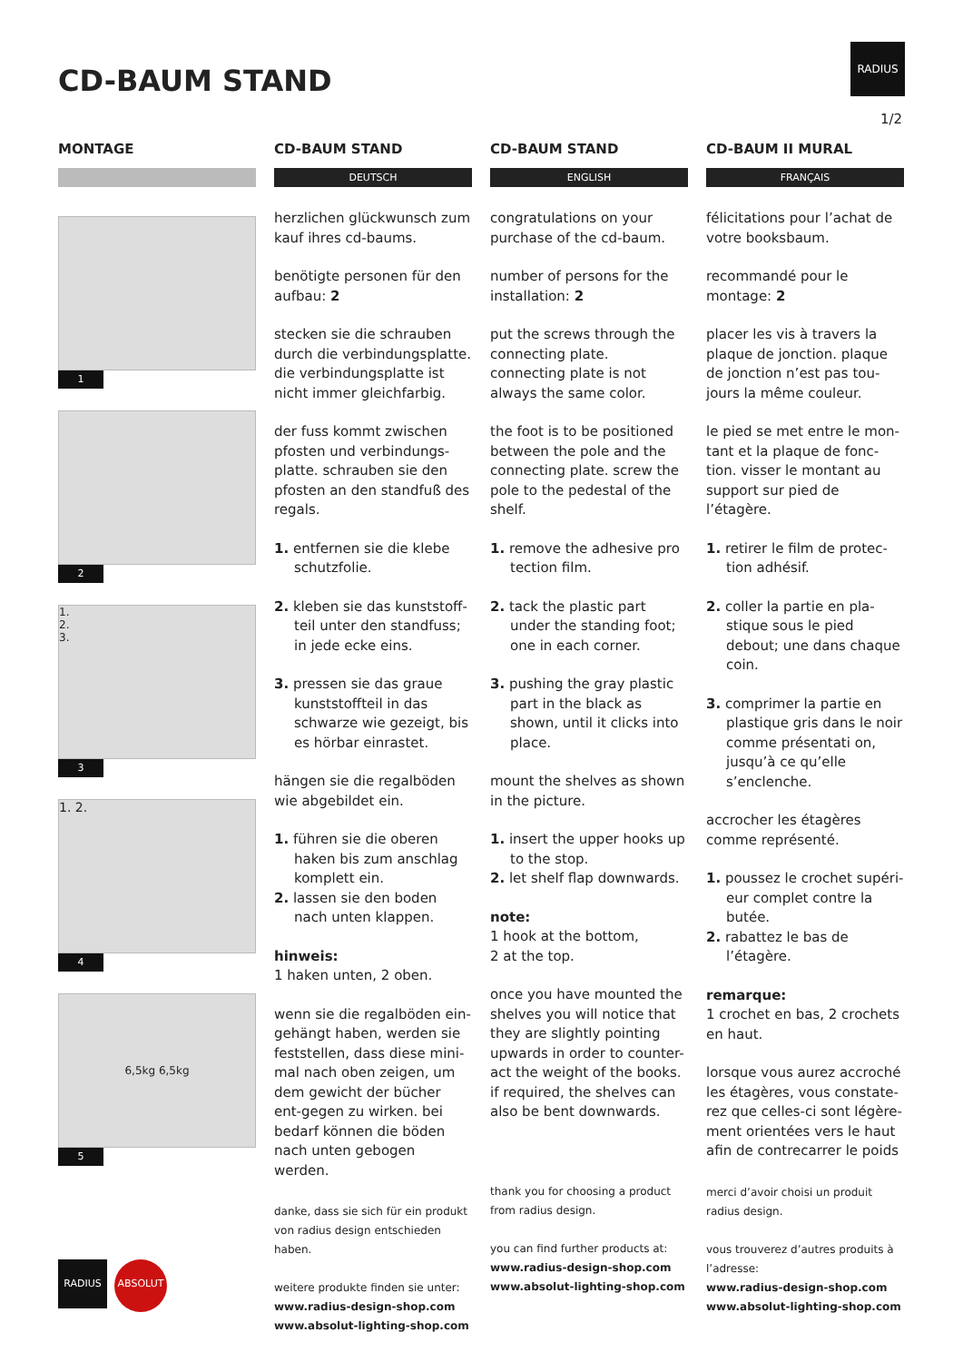CD-BAUM STAND
RADIUS
1/2
MONTAGE
1
2
1.
2.
3.
3
1. 2.
4
6,5kg 6,5kg
5
CD-BAUM STAND
DEUTSCH
herzlichen glückwunsch zum kauf ihres cd-baums.
benötigte personen für den aufbau: 2
stecken sie die schrauben durch die verbindungsplatte. die verbindungsplatte ist nicht immer gleichfarbig.
der fuss kommt zwischen pfosten und verbindungs-platte. schrauben sie den pfosten an den standfuß des regals.
1. entfernen sie die klebe schutzfolie.
2. kleben sie das kunststoff-teil unter den standfuss; in jede ecke eins.
3. pressen sie das graue kunststoffteil in das schwarze wie gezeigt, bis es hörbar einrastet.
hängen sie die regalböden wie abgebildet ein.
1. führen sie die oberen haken bis zum anschlag komplett ein.
2. lassen sie den boden nach unten klappen.
hinweis:
1 haken unten, 2 oben.
wenn sie die regalböden ein-gehängt haben, werden sie feststellen, dass diese mini-mal nach oben zeigen, um dem gewicht der bücher ent-gegen zu wirken. bei bedarf können die böden nach unten gebogen werden.
danke, dass sie sich für ein produkt von radius design entschieden haben.
weitere produkte finden sie unter:
www.radius-design-shop.com
www.absolut-lighting-shop.com
CD-BAUM STAND
ENGLISH
congratulations on your purchase of the cd-baum.
number of persons for the installation: 2
put the screws through the connecting plate. connecting plate is not always the same color.
the foot is to be positioned between the pole and the connecting plate. screw the pole to the pedestal of the shelf.
1. remove the adhesive pro tection film.
2. tack the plastic part under the standing foot; one in each corner.
3. pushing the gray plastic part in the black as shown, until it clicks into place.
mount the shelves as shown in the picture.
1. insert the upper hooks up to the stop.
2. let shelf flap downwards.
note:
1 hook at the bottom,
2 at the top.
once you have mounted the shelves you will notice that they are slightly pointing upwards in order to counter-act the weight of the books. if required, the shelves can also be bent downwards.
thank you for choosing a product from radius design.
you can find further products at:
www.radius-design-shop.com
www.absolut-lighting-shop.com
CD-BAUM II MURAL
FRANÇAIS
félicitations pour l’achat de votre booksbaum.
recommandé pour le montage: 2
placer les vis à travers la plaque de jonction. plaque de jonction n’est pas tou-jours la même couleur.
le pied se met entre le mon-tant et la plaque de fonc-tion. visser le montant au support sur pied de l’étagère.
1. retirer le film de protec-tion adhésif.
2. coller la partie en pla-stique sous le pied debout; une dans chaque coin.
3. comprimer la partie en plastique gris dans le noir comme présentati on, jusqu’à ce qu’elle s’enclenche.
accrocher les étagères comme représenté.
1. poussez le crochet supéri-eur complet contre la butée.
2. rabattez le bas de l’étagère.
remarque:
1 crochet en bas, 2 crochets en haut.
lorsque vous aurez accroché les étagères, vous constate-rez que celles-ci sont légère-ment orientées vers le haut afin de contrecarrer le poids
merci d’avoir choisi un produit radius design.
vous trouverez d’autres produits à l’adresse:
www.radius-design-shop.com
www.absolut-lighting-shop.com
RADIUS
ABSOLUT